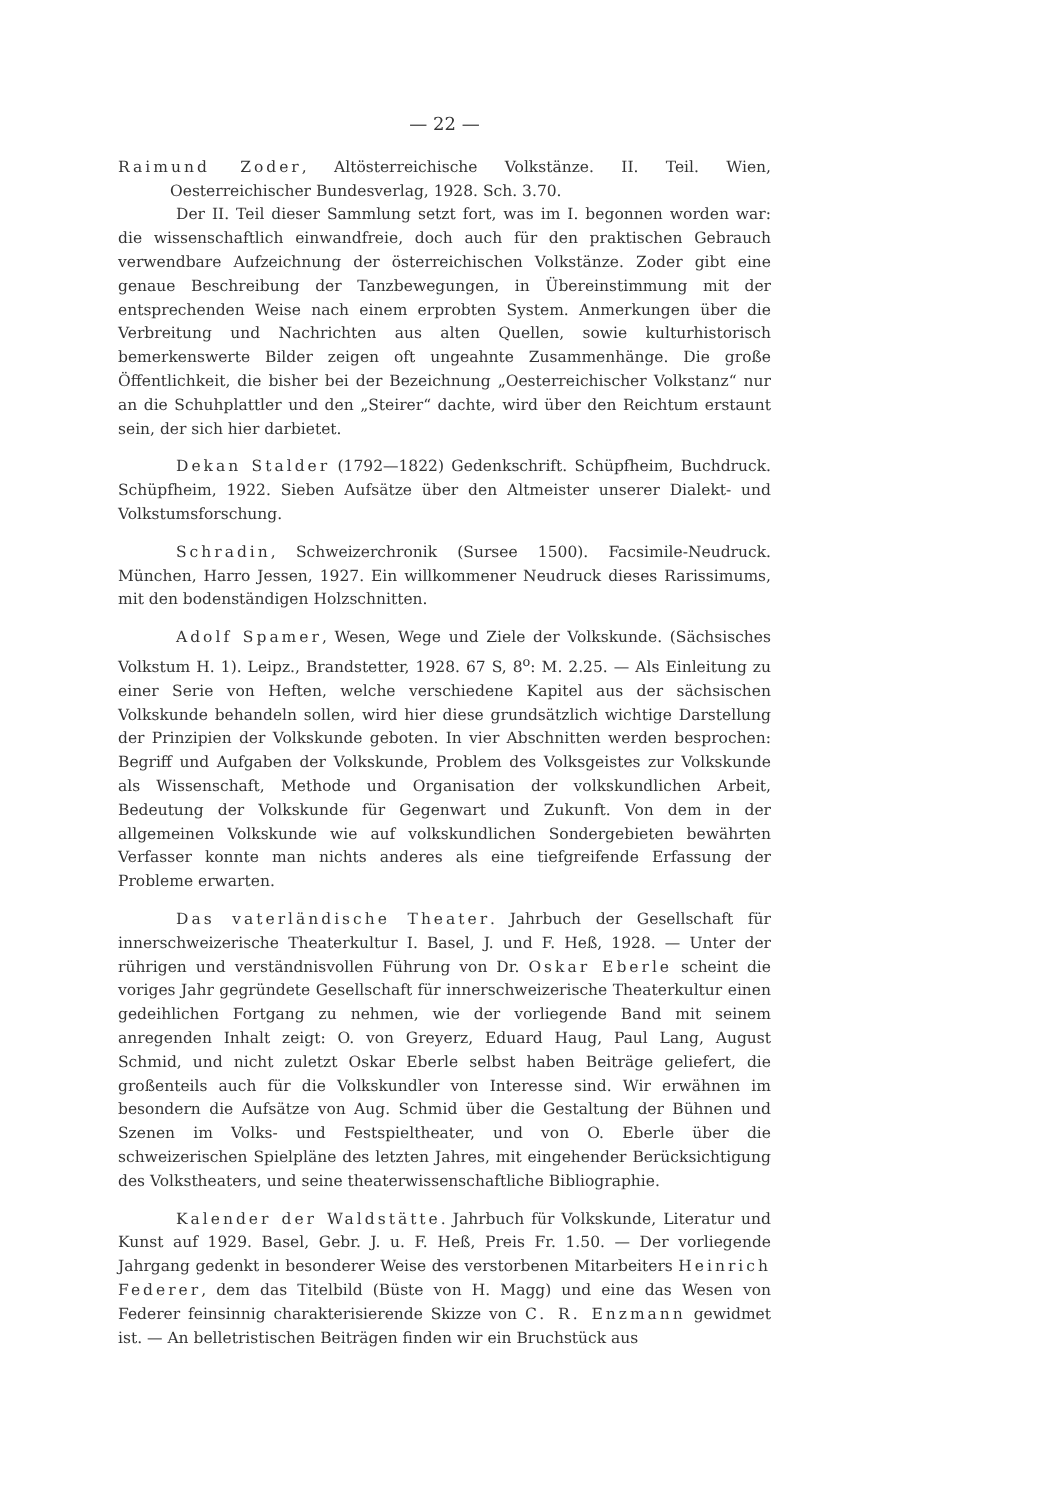— 22 —
Raimund Zoder, Altösterreichische Volkstänze. II. Teil. Wien, Oesterreichischer Bundesverlag, 1928. Sch. 3.70.
Der II. Teil dieser Sammlung setzt fort, was im I. begonnen worden war: die wissenschaftlich einwandfreie, doch auch für den praktischen Gebrauch verwendbare Aufzeichnung der österreichischen Volkstänze. Zoder gibt eine genaue Beschreibung der Tanzbewegungen, in Übereinstimmung mit der entsprechenden Weise nach einem erprobten System. Anmerkungen über die Verbreitung und Nachrichten aus alten Quellen, sowie kulturhistorisch bemerkenswerte Bilder zeigen oft ungeahnte Zusammenhänge. Die große Öffentlichkeit, die bisher bei der Bezeichnung „Oesterreichischer Volkstanz“ nur an die Schuhplattler und den „Steirer“ dachte, wird über den Reichtum erstaunt sein, der sich hier darbietet.
Dekan Stalder (1792—1822) Gedenkschrift. Schüpfheim, Buchdruck. Schüpfheim, 1922. Sieben Aufsätze über den Altmeister unserer Dialekt- und Volkstumsforschung.
Schradin, Schweizerchronik (Sursee 1500). Facsimile-Neudruck. München, Harro Jessen, 1927. Ein willkommener Neudruck dieses Rarissimums, mit den bodenständigen Holzschnitten.
Adolf Spamer, Wesen, Wege und Ziele der Volkskunde. (Sächsisches Volkstum H. 1). Leipz., Brandstetter, 1928. 67 S, 8<sup>o</sup>: M. 2.25. — Als Einleitung zu einer Serie von Heften, welche verschiedene Kapitel aus der sächsischen Volkskunde behandeln sollen, wird hier diese grundsätzlich wichtige Darstellung der Prinzipien der Volkskunde geboten. In vier Abschnitten werden besprochen: Begriff und Aufgaben der Volkskunde, Problem des Volksgeistes zur Volkskunde als Wissenschaft, Methode und Organisation der volkskundlichen Arbeit, Bedeutung der Volkskunde für Gegenwart und Zukunft. Von dem in der allgemeinen Volkskunde wie auf volkskundlichen Sondergebieten bewährten Verfasser konnte man nichts anderes als eine tiefgreifende Erfassung der Probleme erwarten.
Das vaterländische Theater. Jahrbuch der Gesellschaft für innerschweizerische Theaterkultur I. Basel, J. und F. Heß, 1928. — Unter der rührigen und verständnisvollen Führung von Dr. Oskar Eberle scheint die voriges Jahr gegründete Gesellschaft für innerschweizerische Theaterkultur einen gedeihlichen Fortgang zu nehmen, wie der vorliegende Band mit seinem anregenden Inhalt zeigt: O. von Greyerz, Eduard Haug, Paul Lang, August Schmid, und nicht zuletzt Oskar Eberle selbst haben Beiträge geliefert, die großenteils auch für die Volkskundler von Interesse sind. Wir erwähnen im besondern die Aufsätze von Aug. Schmid über die Gestaltung der Bühnen und Szenen im Volks- und Festspieltheater, und von O. Eberle über die schweizerischen Spielpläne des letzten Jahres, mit eingehender Berücksichtigung des Volkstheaters, und seine theaterwissenschaftliche Bibliographie.
Kalender der Waldstätte. Jahrbuch für Volkskunde, Literatur und Kunst auf 1929. Basel, Gebr. J. u. F. Heß, Preis Fr. 1.50. — Der vorliegende Jahrgang gedenkt in besonderer Weise des verstorbenen Mitarbeiters Heinrich Federer, dem das Titelbild (Büste von H. Magg) und eine das Wesen von Federer feinsinnig charakterisierende Skizze von C. R. Enzmann gewidmet ist. — An belletristischen Beiträgen finden wir ein Bruchstück aus